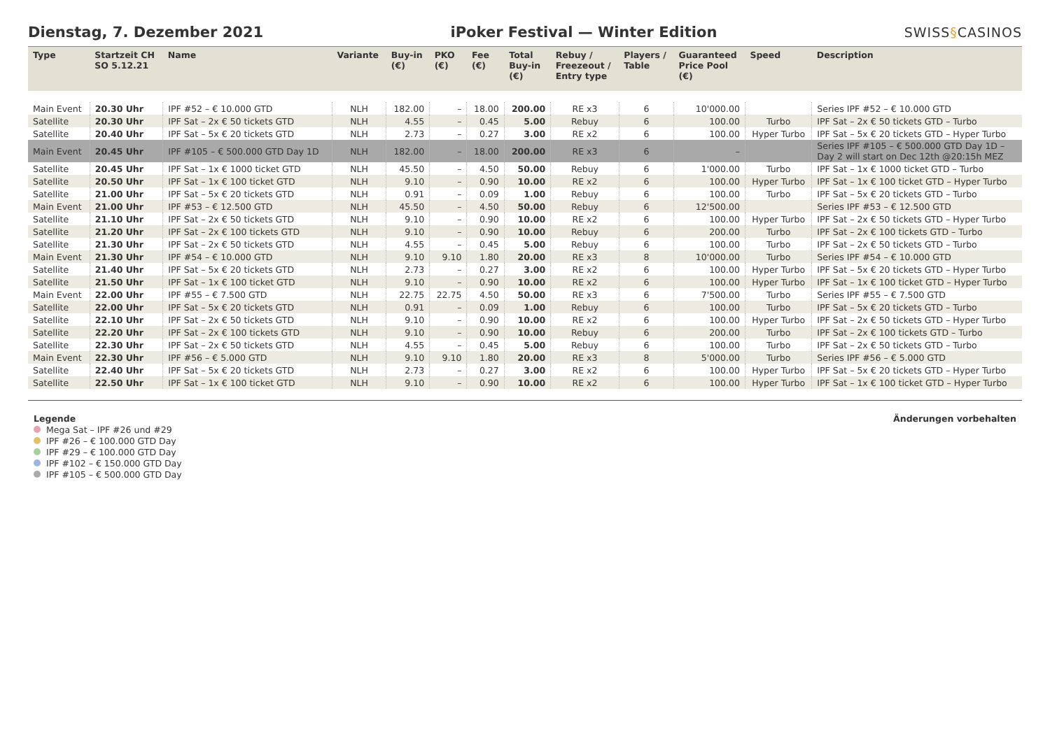Dienstag, 7. Dezember 2021
iPoker Festival — Winter Edition
SWISS§CASINOS
| Type | Startzeit CH SO 5.12.21 | Name | Variante | Buy-in (€) | PKO (€) | Fee (€) | Total Buy-in (€) | Rebuy / Freezeout / Entry type | Players / Table | Guaranteed Price Pool (€) | Speed | Description |
| --- | --- | --- | --- | --- | --- | --- | --- | --- | --- | --- | --- | --- |
| Main Event | 20.30 Uhr | IPF #52 – € 10.000 GTD | NLH | 182.00 | – | 18.00 | 200.00 | RE x3 | 6 | 10'000.00 | | Series IPF #52 – € 10.000 GTD |
| Satellite | 20.30 Uhr | IPF Sat – 2x € 50 tickets GTD | NLH | 4.55 | – | 0.45 | 5.00 | Rebuy | 6 | 100.00 | Turbo | IPF Sat – 2x € 50 tickets GTD – Turbo |
| Satellite | 20.40 Uhr | IPF Sat – 5x € 20 tickets GTD | NLH | 2.73 | – | 0.27 | 3.00 | RE x2 | 6 | 100.00 | Hyper Turbo | IPF Sat – 5x € 20 tickets GTD – Hyper Turbo |
| Main Event | 20.45 Uhr | IPF #105 – € 500.000 GTD Day 1D | NLH | 182.00 | – | 18.00 | 200.00 | RE x3 | 6 | – | | Series IPF #105 – € 500.000 GTD Day 1D – Day 2 will start on Dec 12th @20:15h MEZ |
| Satellite | 20.45 Uhr | IPF Sat – 1x € 1000 ticket GTD | NLH | 45.50 | – | 4.50 | 50.00 | Rebuy | 6 | 1'000.00 | Turbo | IPF Sat – 1x € 1000 ticket GTD – Turbo |
| Satellite | 20.50 Uhr | IPF Sat – 1x € 100 ticket GTD | NLH | 9.10 | – | 0.90 | 10.00 | RE x2 | 6 | 100.00 | Hyper Turbo | IPF Sat – 1x € 100 ticket GTD – Hyper Turbo |
| Satellite | 21.00 Uhr | IPF Sat – 5x € 20 tickets GTD | NLH | 0.91 | – | 0.09 | 1.00 | Rebuy | 6 | 100.00 | Turbo | IPF Sat – 5x € 20 tickets GTD – Turbo |
| Main Event | 21.00 Uhr | IPF #53 – € 12.500 GTD | NLH | 45.50 | – | 4.50 | 50.00 | Rebuy | 6 | 12'500.00 | | Series IPF #53 – € 12.500 GTD |
| Satellite | 21.10 Uhr | IPF Sat – 2x € 50 tickets GTD | NLH | 9.10 | – | 0.90 | 10.00 | RE x2 | 6 | 100.00 | Hyper Turbo | IPF Sat – 2x € 50 tickets GTD – Hyper Turbo |
| Satellite | 21.20 Uhr | IPF Sat – 2x € 100 tickets GTD | NLH | 9.10 | – | 0.90 | 10.00 | Rebuy | 6 | 200.00 | Turbo | IPF Sat – 2x € 100 tickets GTD – Turbo |
| Satellite | 21.30 Uhr | IPF Sat – 2x € 50 tickets GTD | NLH | 4.55 | – | 0.45 | 5.00 | Rebuy | 6 | 100.00 | Turbo | IPF Sat – 2x € 50 tickets GTD – Turbo |
| Main Event | 21.30 Uhr | IPF #54 – € 10.000 GTD | NLH | 9.10 | 9.10 | 1.80 | 20.00 | RE x3 | 8 | 10'000.00 | Turbo | Series IPF #54 – € 10.000 GTD |
| Satellite | 21.40 Uhr | IPF Sat – 5x € 20 tickets GTD | NLH | 2.73 | – | 0.27 | 3.00 | RE x2 | 6 | 100.00 | Hyper Turbo | IPF Sat – 5x € 20 tickets GTD – Hyper Turbo |
| Satellite | 21.50 Uhr | IPF Sat – 1x € 100 ticket GTD | NLH | 9.10 | – | 0.90 | 10.00 | RE x2 | 6 | 100.00 | Hyper Turbo | IPF Sat – 1x € 100 ticket GTD – Hyper Turbo |
| Main Event | 22.00 Uhr | IPF #55 – € 7.500 GTD | NLH | 22.75 | 22.75 | 4.50 | 50.00 | RE x3 | 6 | 7'500.00 | Turbo | Series IPF #55 – € 7.500 GTD |
| Satellite | 22.00 Uhr | IPF Sat – 5x € 20 tickets GTD | NLH | 0.91 | – | 0.09 | 1.00 | Rebuy | 6 | 100.00 | Turbo | IPF Sat – 5x € 20 tickets GTD – Turbo |
| Satellite | 22.10 Uhr | IPF Sat – 2x € 50 tickets GTD | NLH | 9.10 | – | 0.90 | 10.00 | RE x2 | 6 | 100.00 | Hyper Turbo | IPF Sat – 2x € 50 tickets GTD – Hyper Turbo |
| Satellite | 22.20 Uhr | IPF Sat – 2x € 100 tickets GTD | NLH | 9.10 | – | 0.90 | 10.00 | Rebuy | 6 | 200.00 | Turbo | IPF Sat – 2x € 100 tickets GTD – Turbo |
| Satellite | 22.30 Uhr | IPF Sat – 2x € 50 tickets GTD | NLH | 4.55 | – | 0.45 | 5.00 | Rebuy | 6 | 100.00 | Turbo | IPF Sat – 2x € 50 tickets GTD – Turbo |
| Main Event | 22.30 Uhr | IPF #56 – € 5.000 GTD | NLH | 9.10 | 9.10 | 1.80 | 20.00 | RE x3 | 8 | 5'000.00 | Turbo | Series IPF #56 – € 5.000 GTD |
| Satellite | 22.40 Uhr | IPF Sat – 5x € 20 tickets GTD | NLH | 2.73 | – | 0.27 | 3.00 | RE x2 | 6 | 100.00 | Hyper Turbo | IPF Sat – 5x € 20 tickets GTD – Hyper Turbo |
| Satellite | 22.50 Uhr | IPF Sat – 1x € 100 ticket GTD | NLH | 9.10 | – | 0.90 | 10.00 | RE x2 | 6 | 100.00 | Hyper Turbo | IPF Sat – 1x € 100 ticket GTD – Hyper Turbo |
Legende
Mega Sat – IPF #26 und #29
IPF #26 – € 100.000 GTD Day
IPF #29 – € 100.000 GTD Day
IPF #102 – € 150.000 GTD Day
IPF #105 – € 500.000 GTD Day
Änderungen vorbehalten